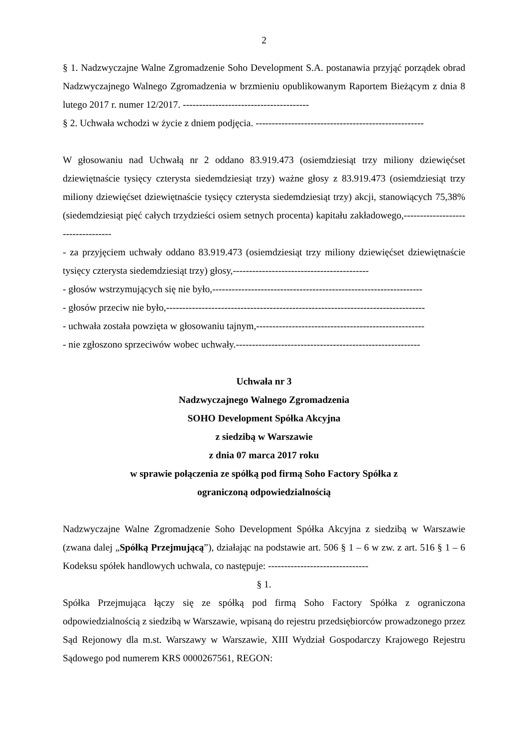2
§ 1. Nadzwyczajne Walne Zgromadzenie Soho Development S.A. postanawia przyjąć porządek obrad Nadzwyczajnego Walnego Zgromadzenia w brzmieniu opublikowanym Raportem Bieżącym z dnia 8 lutego 2017 r. numer 12/2017. ---------------------------------------
§ 2. Uchwała wchodzi w życie z dniem podjęcia. ----------------------------------------------------
W głosowaniu nad Uchwałą nr 2 oddano 83.919.473 (osiemdziesiąt trzy miliony dziewięćset dziewiętnaście tysięcy czterysta siedemdziesiąt trzy) ważne głosy z 83.919.473 (osiemdziesiąt trzy miliony dziewięćset dziewiętnaście tysięcy czterysta siedemdziesiąt trzy) akcji, stanowiących 75,38% (siedemdziesiąt pięć całych trzydzieści osiem setnych procenta) kapitału zakładowego,----------------------------------
- za przyjęciem uchwały oddano 83.919.473 (osiemdziesiąt trzy miliony dziewięćset dziewiętnaście tysięcy czterysta siedemdziesiąt trzy) głosy,------------------------------------------
- głosów wstrzymujących się nie było,-----------------------------------------------------------------
- głosów przeciw nie było,--------------------------------------------------------------------------------
- uchwała została powzięta w głosowaniu tajnym,----------------------------------------------------
- nie zgłoszono sprzeciwów wobec uchwały.---------------------------------------------------------
Uchwała nr 3
Nadzwyczajnego Walnego Zgromadzenia
SOHO Development Spółka Akcyjna
z siedzibą w Warszawie
z dnia 07 marca 2017 roku
w sprawie połączenia ze spółką pod firmą Soho Factory Spółka z
ograniczoną odpowiedzialnością
Nadzwyczajne Walne Zgromadzenie Soho Development Spółka Akcyjna z siedzibą w Warszawie (zwana dalej „Spółką Przejmującą”), działając na podstawie art. 506 § 1 – 6 w zw. z art. 516 § 1 – 6 Kodeksu spółek handlowych uchwala, co następuje: -------------------------------
§ 1.
Spółka Przejmująca łączy się ze spółką pod firmą Soho Factory Spółka z ograniczona odpowiedzialnością z siedzibą w Warszawie, wpisaną do rejestru przedsiębiorców prowadzonego przez Sąd Rejonowy dla m.st. Warszawy w Warszawie, XIII Wydział Gospodarczy Krajowego Rejestru Sądowego pod numerem KRS 0000267561, REGON: